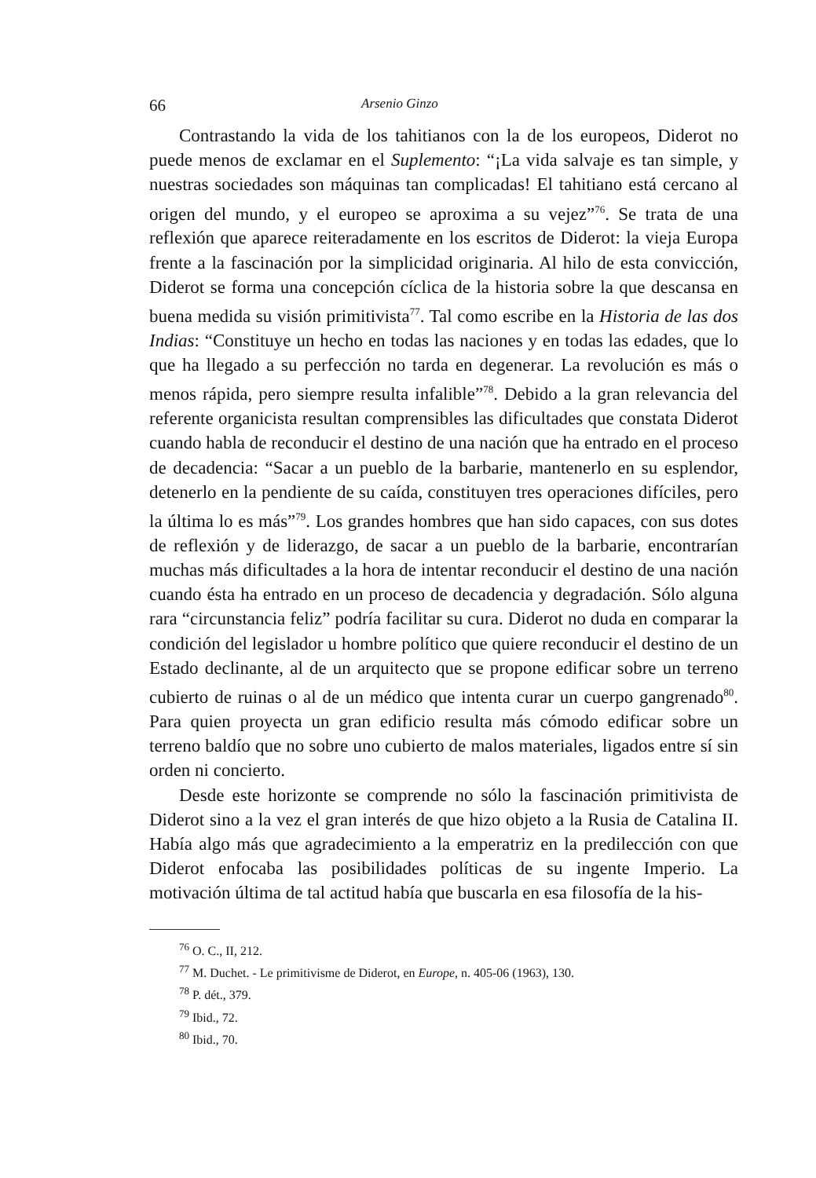66 Arsenio Ginzo
Contrastando la vida de los tahitianos con la de los europeos, Diderot no puede menos de exclamar en el Suplemento: “¡La vida salvaje es tan simple, y nuestras sociedades son máquinas tan complicadas! El tahitiano está cercano al origen del mundo, y el europeo se aproxima a su vejez”<sup>76</sup>. Se trata de una reflexión que aparece reiteradamente en los escritos de Diderot: la vieja Europa frente a la fascinación por la simplicidad originaria. Al hilo de esta convicción, Diderot se forma una concepción cíclica de la historia sobre la que descansa en buena medida su visión primitivista<sup>77</sup>. Tal como escribe en la Historia de las dos Indias: “Constituye un hecho en todas las naciones y en todas las edades, que lo que ha llegado a su perfección no tarda en degenerar. La revolución es más o menos rápida, pero siempre resulta infalible”<sup>78</sup>. Debido a la gran relevancia del referente organicista resultan comprensibles las dificultades que constata Diderot cuando habla de reconducir el destino de una nación que ha entrado en el proceso de decadencia: “Sacar a un pueblo de la barbarie, mantenerlo en su esplendor, detenerlo en la pendiente de su caída, constituyen tres operaciones difíciles, pero la última lo es más”<sup>79</sup>. Los grandes hombres que han sido capaces, con sus dotes de reflexión y de liderazgo, de sacar a un pueblo de la barbarie, encontrarían muchas más dificultades a la hora de intentar reconducir el destino de una nación cuando ésta ha entrado en un proceso de decadencia y degradación. Sólo alguna rara “circunstancia feliz” podría facilitar su cura. Diderot no duda en comparar la condición del legislador u hombre político que quiere reconducir el destino de un Estado declinante, al de un arquitecto que se propone edificar sobre un terreno cubierto de ruinas o al de un médico que intenta curar un cuerpo gangrenado<sup>80</sup>. Para quien proyecta un gran edificio resulta más cómodo edificar sobre un terreno baldío que no sobre uno cubierto de malos materiales, ligados entre sí sin orden ni concierto.
Desde este horizonte se comprende no sólo la fascinación primitivista de Diderot sino a la vez el gran interés de que hizo objeto a la Rusia de Catalina II. Había algo más que agradecimiento a la emperatriz en la predilección con que Diderot enfocaba las posibilidades políticas de su ingente Imperio. La motivación última de tal actitud había que buscarla en esa filosofía de la his-
<sup>76</sup> O. C., II, 212.
<sup>77</sup> M. Duchet. - Le primitivisme de Diderot, en Europe, n. 405-06 (1963), 130.
<sup>78</sup> P. dét., 379.
<sup>79</sup> Ibid., 72.
<sup>80</sup> Ibid., 70.